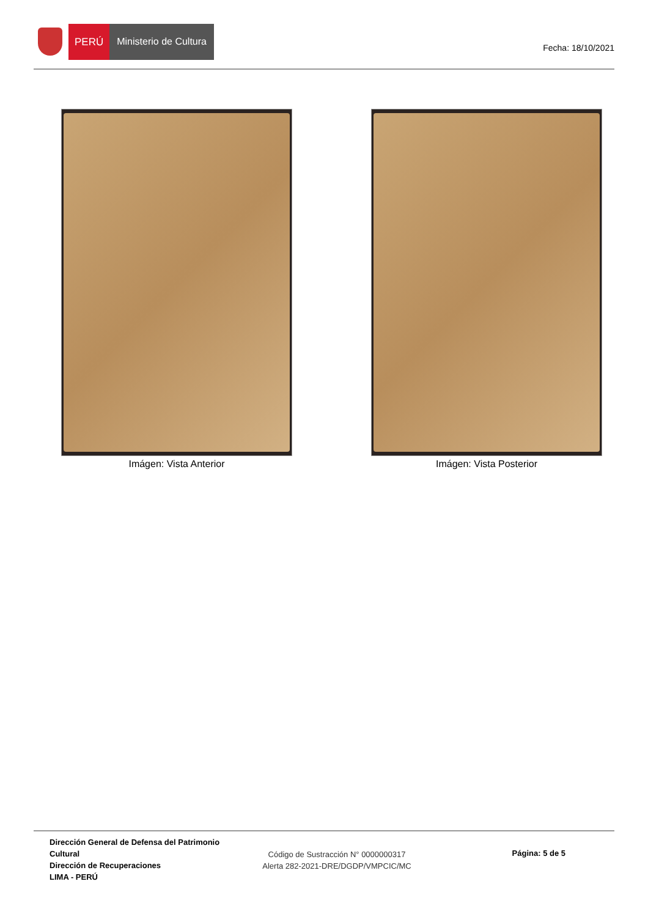PERÚ Ministerio de Cultura
Fecha: 18/10/2021
Imágen: Vista Anterior Imágen: Vista Posterior
Dirección General de Defensa del Patrimonio Cultural
Dirección de Recuperaciones
LIMA - PERÚ
Código de Sustracción N° 0000000317
Alerta 282-2021-DRE/DGDP/VMPCIC/MC
Página: 5 de 5